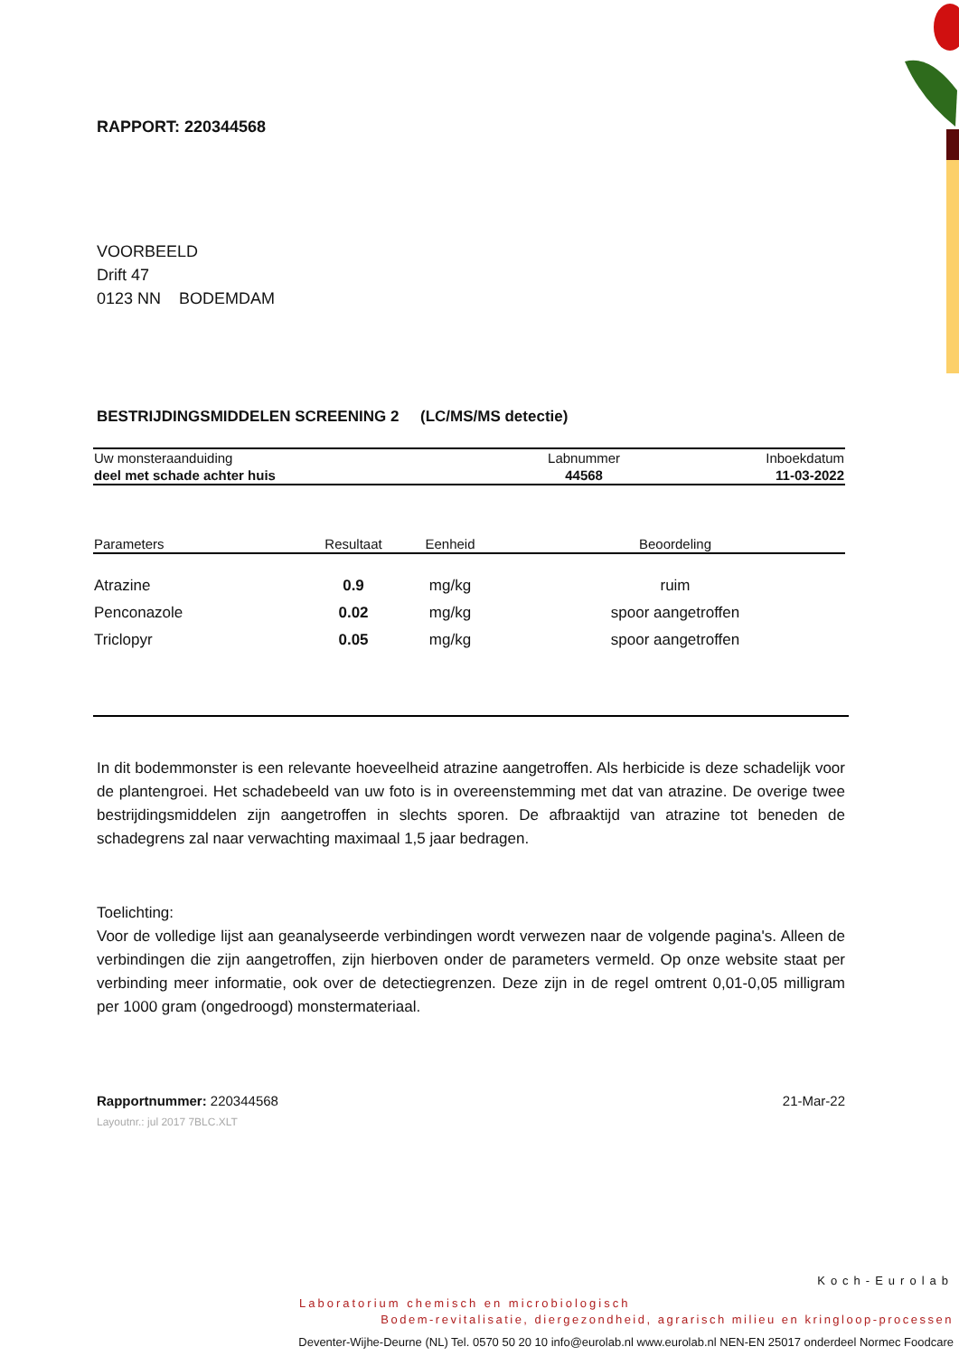RAPPORT: 220344568
VOORBEELD
Drift 47
0123 NN BODEMDAM
BESTRIJDINGSMIDDELEN SCREENING 2 (LC/MS/MS detectie)
| Uw monsteraanduiding | Labnummer | Inboekdatum |
| deel met schade achter huis | 44568 | 11-03-2022 |
| Parameters | Resultaat | Eenheid | Beoordeling |
| --- | --- | --- | --- |
| Atrazine | 0.9 | mg/kg | ruim |
| Penconazole | 0.02 | mg/kg | spoor aangetroffen |
| Triclopyr | 0.05 | mg/kg | spoor aangetroffen |
In dit bodemmonster is een relevante hoeveelheid atrazine aangetroffen. Als herbicide is deze schadelijk voor de plantengroei. Het schadebeeld van uw foto is in overeenstemming met dat van atrazine. De overige twee bestrijdingsmiddelen zijn aangetroffen in slechts sporen. De afbraaktijd van atrazine tot beneden de schadegrens zal naar verwachting maximaal 1,5 jaar bedragen.
Toelichting:
Voor de volledige lijst aan geanalyseerde verbindingen wordt verwezen naar de volgende pagina's. Alleen de verbindingen die zijn aangetroffen, zijn hierboven onder de parameters vermeld. Op onze website staat per verbinding meer informatie, ook over de detectiegrenzen. Deze zijn in de regel omtrent 0,01-0,05 milligram per 1000 gram (ongedroogd) monstermateriaal.
Rapportnummer: 220344568 21-Mar-22
Layoutnr.: jul 2017 7BLC.XLT
Koch-Eurolab
Laboratorium chemisch en microbiologisch
Bodem-revitalisatie, diergezondheid, agrarisch milieu en kringloop-processen
Deventer-Wijhe-Deurne (NL) Tel. 0570 50 20 10 info@eurolab.nl www.eurolab.nl NEN-EN 25017 onderdeel Normec Foodcare